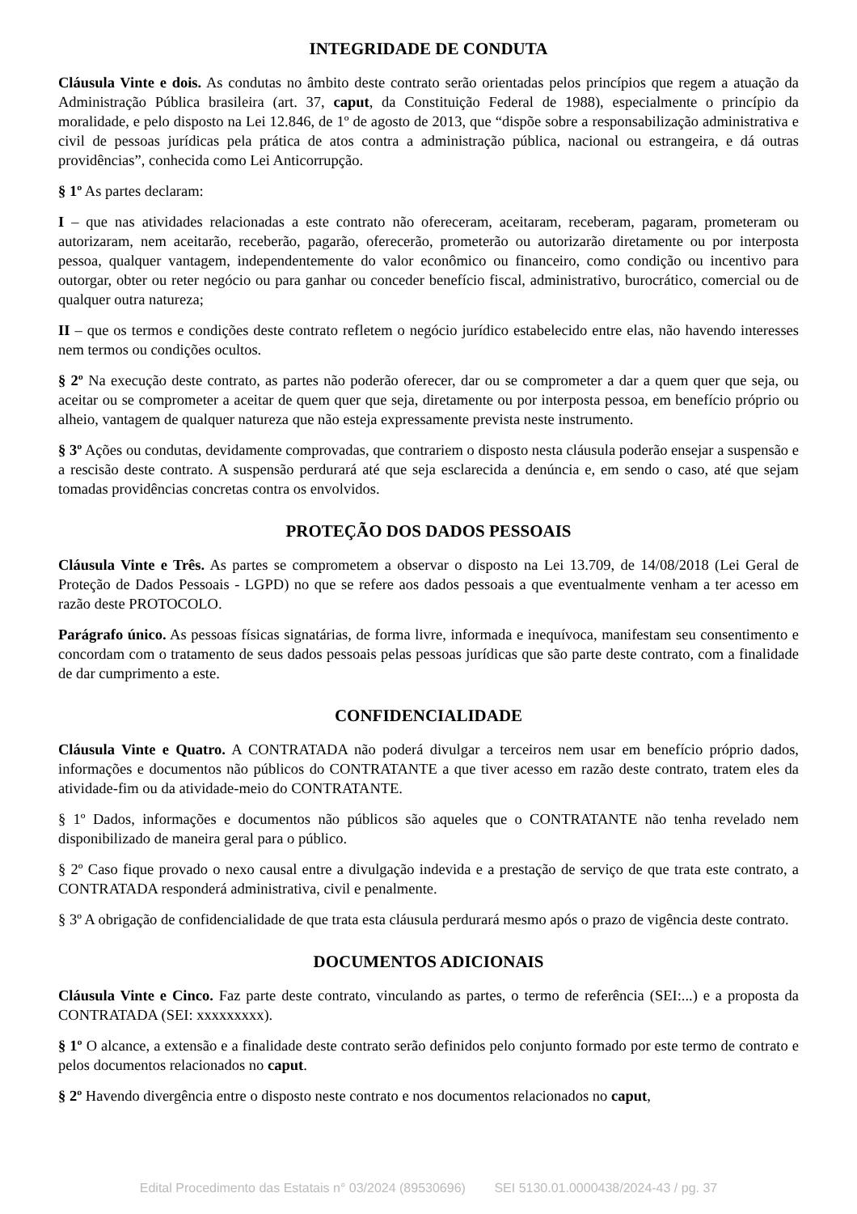INTEGRIDADE DE CONDUTA
Cláusula Vinte e dois. As condutas no âmbito deste contrato serão orientadas pelos princípios que regem a atuação da Administração Pública brasileira (art. 37, caput, da Constituição Federal de 1988), especialmente o princípio da moralidade, e pelo disposto na Lei 12.846, de 1º de agosto de 2013, que “dispõe sobre a responsabilização administrativa e civil de pessoas jurídicas pela prática de atos contra a administração pública, nacional ou estrangeira, e dá outras providências”, conhecida como Lei Anticorrupção.
§ 1º As partes declaram:
I – que nas atividades relacionadas a este contrato não ofereceram, aceitaram, receberam, pagaram, prometeram ou autorizaram, nem aceitarão, receberão, pagarão, oferecerão, prometerão ou autorizarão diretamente ou por interposta pessoa, qualquer vantagem, independentemente do valor econômico ou financeiro, como condição ou incentivo para outorgar, obter ou reter negócio ou para ganhar ou conceder benefício fiscal, administrativo, burocrático, comercial ou de qualquer outra natureza;
II – que os termos e condições deste contrato refletem o negócio jurídico estabelecido entre elas, não havendo interesses nem termos ou condições ocultos.
§ 2º Na execução deste contrato, as partes não poderão oferecer, dar ou se comprometer a dar a quem quer que seja, ou aceitar ou se comprometer a aceitar de quem quer que seja, diretamente ou por interposta pessoa, em benefício próprio ou alheio, vantagem de qualquer natureza que não esteja expressamente prevista neste instrumento.
§ 3º Ações ou condutas, devidamente comprovadas, que contrariem o disposto nesta cláusula poderão ensejar a suspensão e a rescisão deste contrato. A suspensão perdurará até que seja esclarecida a denúncia e, em sendo o caso, até que sejam tomadas providências concretas contra os envolvidos.
PROTEÇÃO DOS DADOS PESSOAIS
Cláusula Vinte e Três. As partes se comprometem a observar o disposto na Lei 13.709, de 14/08/2018 (Lei Geral de Proteção de Dados Pessoais - LGPD) no que se refere aos dados pessoais a que eventualmente venham a ter acesso em razão deste PROTOCOLO.
Parágrafo único. As pessoas físicas signatárias, de forma livre, informada e inequívoca, manifestam seu consentimento e concordam com o tratamento de seus dados pessoais pelas pessoas jurídicas que são parte deste contrato, com a finalidade de dar cumprimento a este.
CONFIDENCIALIDADE
Cláusula Vinte e Quatro. A CONTRATADA não poderá divulgar a terceiros nem usar em benefício próprio dados, informações e documentos não públicos do CONTRATANTE a que tiver acesso em razão deste contrato, tratem eles da atividade-fim ou da atividade-meio do CONTRATANTE.
§ 1º Dados, informações e documentos não públicos são aqueles que o CONTRATANTE não tenha revelado nem disponibilizado de maneira geral para o público.
§ 2º Caso fique provado o nexo causal entre a divulgação indevida e a prestação de serviço de que trata este contrato, a CONTRATADA responderá administrativa, civil e penalmente.
§ 3º A obrigação de confidencialidade de que trata esta cláusula perdurará mesmo após o prazo de vigência deste contrato.
DOCUMENTOS ADICIONAIS
Cláusula Vinte e Cinco. Faz parte deste contrato, vinculando as partes, o termo de referência (SEI:...) e a proposta da CONTRATADA (SEI: xxxxxxxxx).
§ 1º O alcance, a extensão e a finalidade deste contrato serão definidos pelo conjunto formado por este termo de contrato e pelos documentos relacionados no caput.
§ 2º Havendo divergência entre o disposto neste contrato e nos documentos relacionados no caput,
Edital Procedimento das Estatais n° 03/2024 (89530696) SEI 5130.01.0000438/2024-43 / pg. 37